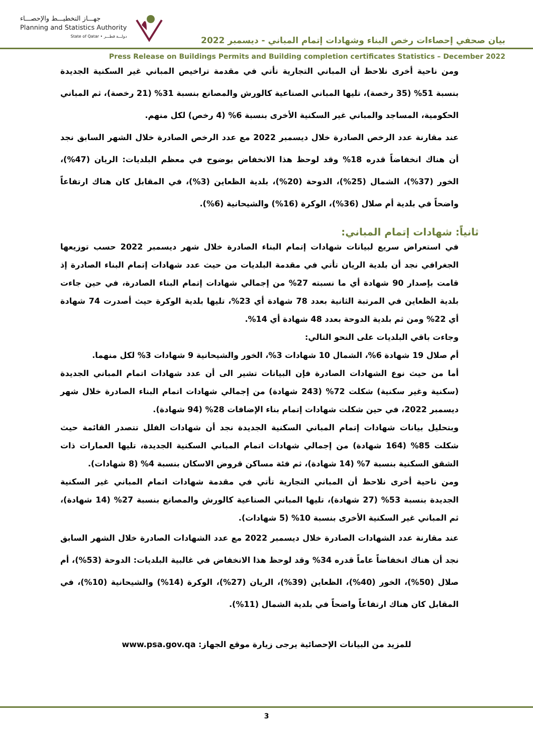جهـــاز التخطيـــط والإحصـــاء
Planning and Statistics Authority
State of Qatar • دولـــة قطـــر
بيان صحفي إحصاءات رخص البناء وشهادات إتمام المباني - ديسمبر 2022
Press Release on Buildings Permits and Building completion certificates Statistics – December 2022
ومن ناحية أخرى نلاحظ أن المباني التجارية تأتي في مقدمة تراخيص المباني غير السكنية الجديدة بنسبة 51% (35 رخصة)، تليها المباني الصناعية كالورش والمصانع بنسبة 31% (21 رخصة)، ثم المباني الحكومية، المساجد والمباني غير السكنية الأخرى بنسبة 6% (4 رخص) لكل منهم.
عند مقارنة عدد الرخص الصادرة خلال ديسمبر 2022 مع عدد الرخص الصادرة خلال الشهر السابق نجد أن هناك انخفاضاً قدره 18% وقد لوحظ هذا الانخفاض بوضوح في معظم البلديات: الريان (47%)، الخور (37%)، الشمال (25%)، الدوحة (20%)، بلدية الظعاين (3%)، في المقابل كان هناك ارتفاعاً واضحاً في بلدية أم صلال (36%)، الوكرة (16%) والشيحانية (6%).
ثانياً: شهادات إتمام المباني:
في استعراض سريع لبيانات شهادات إتمام البناء الصادرة خلال شهر ديسمبر 2022 حسب توزيعها الجغرافي نجد أن بلدية الريان تأتي في مقدمة البلديات من حيث عدد شهادات إتمام البناء الصادرة إذ قامت بإصدار 90 شهادة أي ما نسبته 27% من إجمالي شهادات إتمام البناء الصادرة، في حين جاءت بلدية الظعاين في المرتبة الثانية بعدد 78 شهادة أي 23%، تليها بلدية الوكرة حيث أصدرت 74 شهادة أي 22% ومن ثم بلدية الدوحة بعدد 48 شهادة أي 14%.
وجاءت باقي البلديات على النحو التالي:
أم صلال 19 شهادة 6%، الشمال 10 شهادات 3%، الخور والشيحانية 9 شهادات 3% لكل منهما.
أما من حيث نوع الشهادات الصادرة فإن البيانات تشير الى أن عدد شهادات اتمام المباني الجديدة (سكنية وغير سكنية) شكلت 72% (243 شهادة) من إجمالي شهادات اتمام البناء الصادرة خلال شهر ديسمبر 2022، في حين شكلت شهادات إتمام بناء الإضافات 28% (94 شهادة).
وبتحليل بيانات شهادات إتمام المباني السكنية الجديدة نجد أن شهادات الفلل تتصدر القائمة حيث شكلت 85% (164 شهادة) من إجمالي شهادات اتمام المباني السكنية الجديدة، تليها العمارات ذات الشقق السكنية بنسبة 7% (14 شهادة)، ثم فئة مساكن قروض الاسكان بنسبة 4% (8 شهادات).
ومن ناحية أخرى نلاحظ أن المباني التجارية تأتي في مقدمة شهادات اتمام المباني غير السكنية الجديدة بنسبة 53% (27 شهادة)، تليها المباني الصناعية كالورش والمصانع بنسبة 27% (14 شهادة)، ثم المباني غير السكنية الأخرى بنسبة 10% (5 شهادات).
عند مقارنة عدد الشهادات الصادرة خلال ديسمبر 2022 مع عدد الشهادات الصادرة خلال الشهر السابق نجد أن هناك انخفاضاً عاماً قدره 34% وقد لوحظ هذا الانخفاض في غالبية البلديات: الدوحة (53%)، أم صلال (50%)، الخور (40%)، الظعاين (39%)، الريان (27%)، الوكرة (14%) والشيحانية (10%)، في المقابل كان هناك ارتفاعاً واضحاً في بلدية الشمال (11%).
للمزيد من البيانات الإحصائية يرجى زيارة موقع الجهاز: www.psa.gov.qa
3